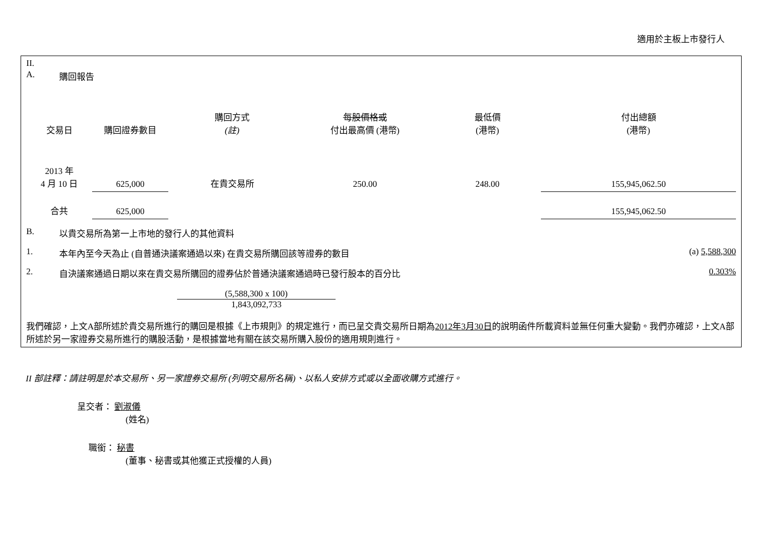適用於主板上市發行人
II.
A. 購回報告
| 交易日 | 購回證券數目 | 購回方式 (註) | 每股價格或 付出最高價 (港幣) | 最低價 (港幣) | 付出總額 (港幣) |
| --- | --- | --- | --- | --- | --- |
| 2013 年 4 月 10 日 | 625,000 | 在貴交易所 | 250.00 | 248.00 | 155,945,062.50 |
| 合共 | 625,000 | | | | 155,945,062.50 |
B. 以貴交易所為第一上市地的發行人的其他資料
1. 本年內至今天為止 (自普通決議案通過以來) 在貴交易所購回該等證券的數目 (a) 5,588,300
2. 自決議案通過日期以來在貴交易所購回的證券佔於普通決議案通過時已發行股本的百分比 0.303%
(5,588,300 x 100)
1,843,092,733
我們確認，上文A部所述於貴交易所進行的購回是根據《上市規則》的規定進行，而已呈交貴交易所日期為2012年3月30日的說明函件所載資料並無任何重大變動。我們亦確認，上文A部所述於另一家證券交易所進行的購股活動，是根據當地有關在該交易所購入股份的適用規則進行。
II 部註釋：請註明是於本交易所、另一家證券交易所 (列明交易所名稱)、以私人安排方式或以全面收購方式進行。
呈交者： 劉淑儀
(姓名)
職銜： 秘書
(董事、秘書或其他獲正式授權的人員)